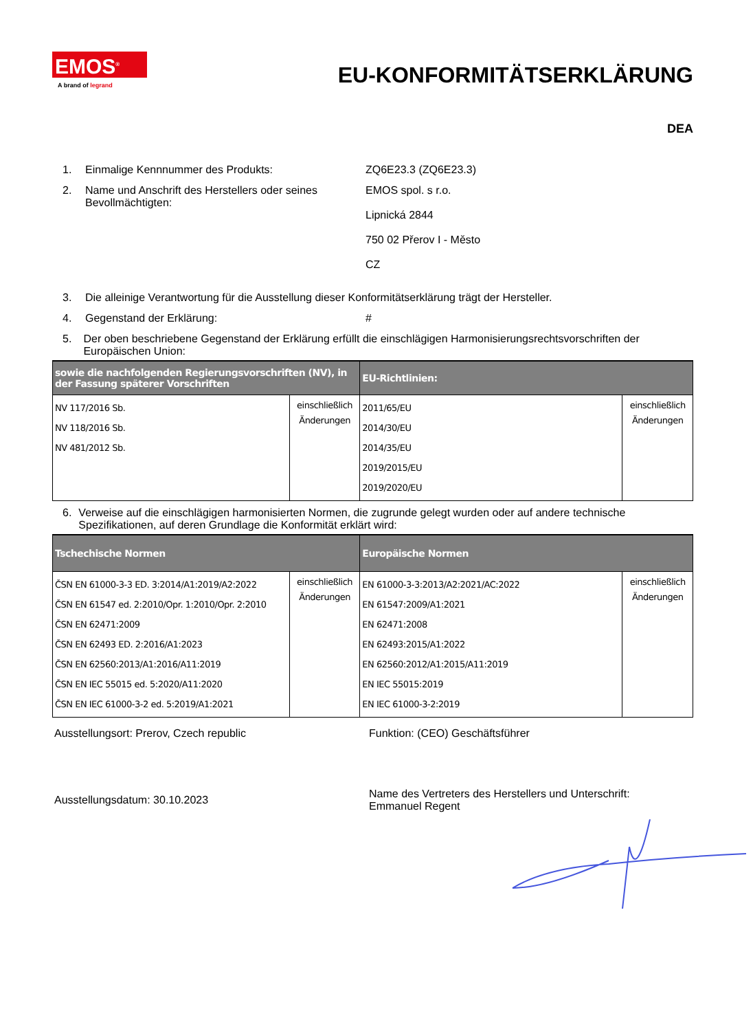EMOS<sup>®</sup>
A brand of legrand
EU-KONFORMITÄTSERKLÄRUNG
DEA
1. Einmalige Kennnummer des Produkts: ZQ6E23.3 (ZQ6E23.3)
2. Name und Anschrift des Herstellers oder seines Bevollmächtigten:
EMOS spol. s r.o.
Lipnická 2844
750 02 Přerov I - Město
CZ
3. Die alleinige Verantwortung für die Ausstellung dieser Konformitätserklärung trägt der Hersteller.
4. Gegenstand der Erklärung: #
5. Der oben beschriebene Gegenstand der Erklärung erfüllt die einschlägigen Harmonisierungsrechtsvorschriften der Europäischen Union:
| sowie die nachfolgenden Regierungsvorschriften (NV), in der Fassung späterer Vorschriften | | EU-Richtlinien: | |
| --- | --- | --- | --- |
| NV 117/2016 Sb. NV 118/2016 Sb. NV 481/2012 Sb. | einschließlich Änderungen | 2011/65/EU 2014/30/EU 2014/35/EU 2019/2015/EU 2019/2020/EU | einschließlich Änderungen |
6. Verweise auf die einschlägigen harmonisierten Normen, die zugrunde gelegt wurden oder auf andere technische Spezifikationen, auf deren Grundlage die Konformität erklärt wird:
| Tschechische Normen | | Europäische Normen | |
| --- | --- | --- | --- |
| ČSN EN 61000-3-3 ED. 3:2014/A1:2019/A2:2022 ČSN EN 61547 ed. 2:2010/Opr. 1:2010/Opr. 2:2010 ČSN EN 62471:2009 ČSN EN 62493 ED. 2:2016/A1:2023 ČSN EN 62560:2013/A1:2016/A11:2019 ČSN EN IEC 55015 ed. 5:2020/A11:2020 ČSN EN IEC 61000-3-2 ed. 5:2019/A1:2021 | einschließlich Änderungen | EN 61000-3-3:2013/A2:2021/AC:2022 EN 61547:2009/A1:2021 EN 62471:2008 EN 62493:2015/A1:2022 EN 62560:2012/A1:2015/A11:2019 EN IEC 55015:2019 EN IEC 61000-3-2:2019 | einschließlich Änderungen |
Ausstellungsort: Prerov, Czech republic Funktion: (CEO) Geschäftsführer
Ausstellungsdatum: 30.10.2023
Name des Vertreters des Herstellers und Unterschrift:
Emmanuel Regent